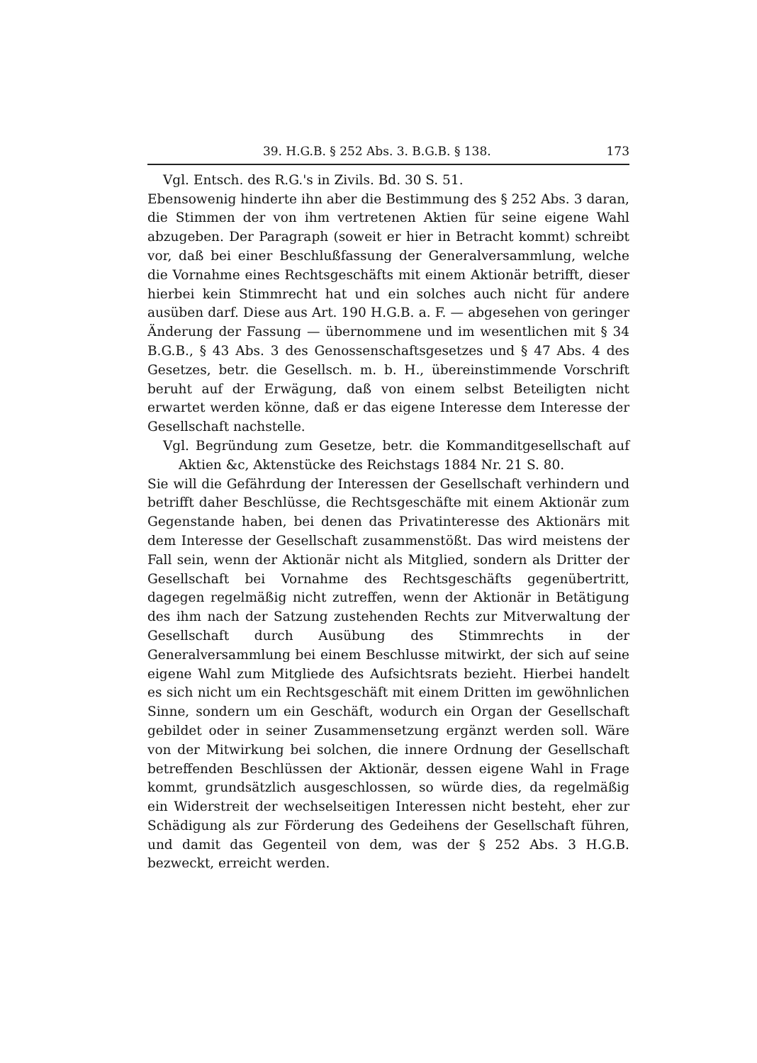39. H.G.B. § 252 Abs. 3. B.G.B. § 138. 173
Vgl. Entsch. des R.G.'s in Zivils. Bd. 30 S. 51.
Ebensowenig hinderte ihn aber die Bestimmung des § 252 Abs. 3 daran, die Stimmen der von ihm vertretenen Aktien für seine eigene Wahl abzugeben. Der Paragraph (soweit er hier in Betracht kommt) schreibt vor, daß bei einer Beschlußfassung der Generalversammlung, welche die Vornahme eines Rechtsgeschäfts mit einem Aktionär betrifft, dieser hierbei kein Stimmrecht hat und ein solches auch nicht für andere ausüben darf. Diese aus Art. 190 H.G.B. a. F. — abgesehen von geringer Änderung der Fassung — übernommene und im wesentlichen mit § 34 B.G.B., § 43 Abs. 3 des Genossenschaftsgesetzes und § 47 Abs. 4 des Gesetzes, betr. die Gesellsch. m. b. H., übereinstimmende Vorschrift beruht auf der Erwägung, daß von einem selbst Beteiligten nicht erwartet werden könne, daß er das eigene Interesse dem Interesse der Gesellschaft nachstelle.
Vgl. Begründung zum Gesetze, betr. die Kommanditgesellschaft auf Aktien &c, Aktenstücke des Reichstags 1884 Nr. 21 S. 80.
Sie will die Gefährdung der Interessen der Gesellschaft verhindern und betrifft daher Beschlüsse, die Rechtsgeschäfte mit einem Aktionär zum Gegenstande haben, bei denen das Privatinteresse des Aktionärs mit dem Interesse der Gesellschaft zusammenstößt. Das wird meistens der Fall sein, wenn der Aktionär nicht als Mitglied, sondern als Dritter der Gesellschaft bei Vornahme des Rechtsgeschäfts gegenübertritt, dagegen regelmäßig nicht zutreffen, wenn der Aktionär in Betätigung des ihm nach der Satzung zustehenden Rechts zur Mitverwaltung der Gesellschaft durch Ausübung des Stimmrechts in der Generalversammlung bei einem Beschlusse mitwirkt, der sich auf seine eigene Wahl zum Mitgliede des Aufsichtsrats bezieht. Hierbei handelt es sich nicht um ein Rechtsgeschäft mit einem Dritten im gewöhnlichen Sinne, sondern um ein Geschäft, wodurch ein Organ der Gesellschaft gebildet oder in seiner Zusammensetzung ergänzt werden soll. Wäre von der Mitwirkung bei solchen, die innere Ordnung der Gesellschaft betreffenden Beschlüssen der Aktionär, dessen eigene Wahl in Frage kommt, grundsätzlich ausgeschlossen, so würde dies, da regelmäßig ein Widerstreit der wechselseitigen Interessen nicht besteht, eher zur Schädigung als zur Förderung des Gedeihens der Gesellschaft führen, und damit das Gegenteil von dem, was der § 252 Abs. 3 H.G.B. bezweckt, erreicht werden.